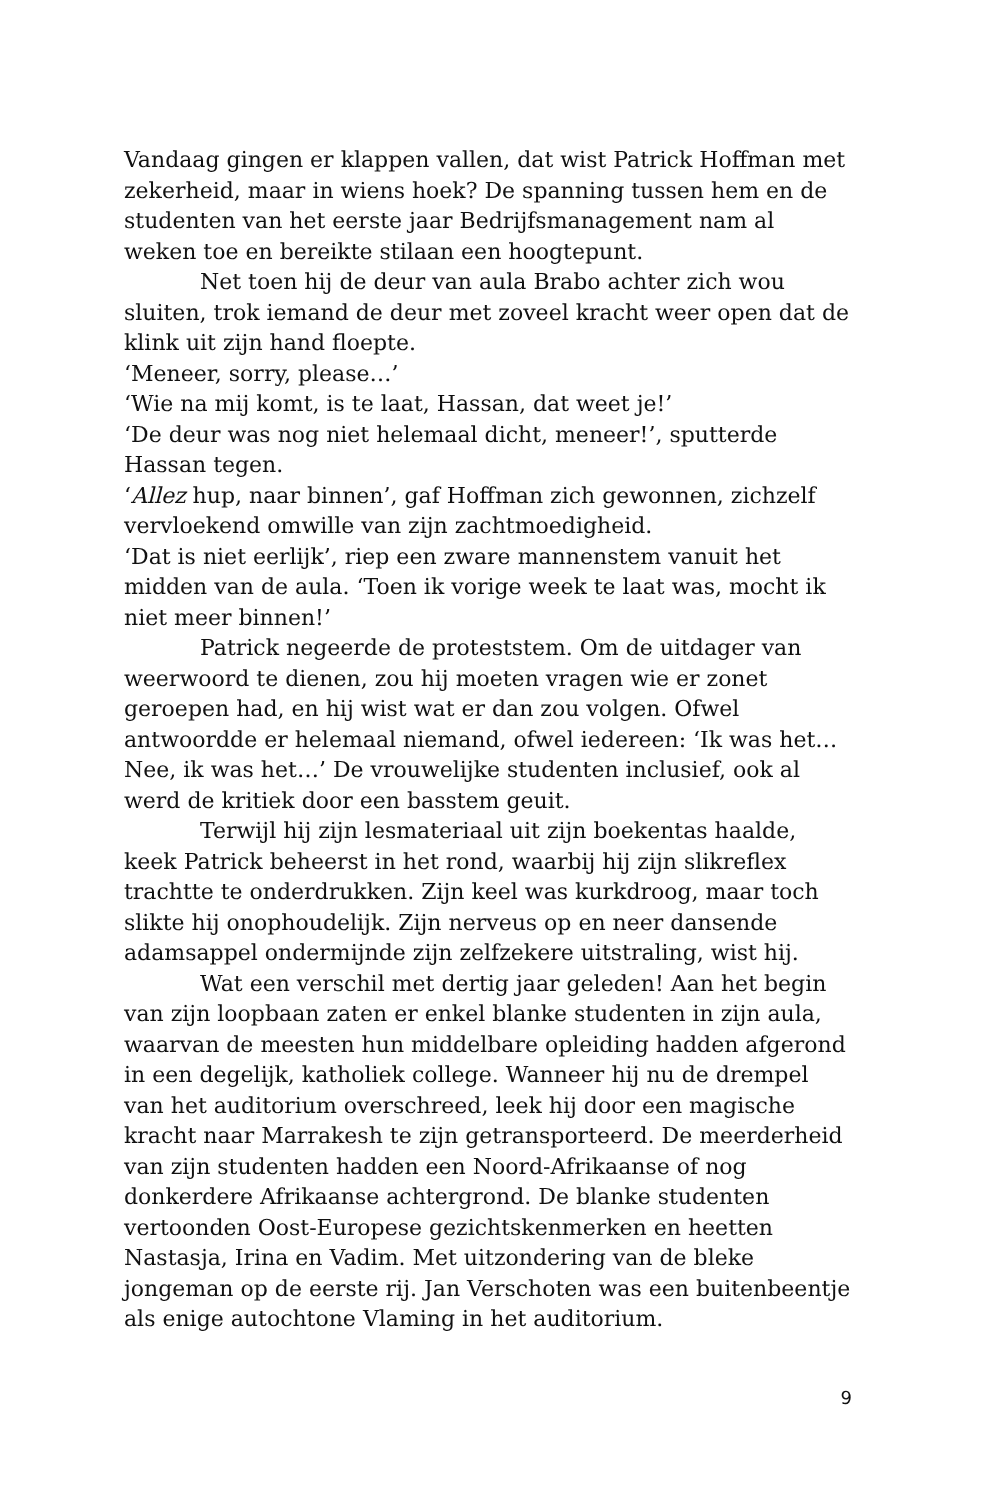Vandaag gingen er klappen vallen, dat wist Patrick Hoffman met zekerheid, maar in wiens hoek? De spanning tussen hem en de studenten van het eerste jaar Bedrijfsmanagement nam al weken toe en bereikte stilaan een hoogtepunt.
Net toen hij de deur van aula Brabo achter zich wou sluiten, trok iemand de deur met zoveel kracht weer open dat de klink uit zijn hand floepte.
‘Meneer, sorry, please…’
‘Wie na mij komt, is te laat, Hassan, dat weet je!’
‘De deur was nog niet helemaal dicht, meneer!’, sputterde Hassan tegen.
‘Allez hup, naar binnen’, gaf Hoffman zich gewonnen, zichzelf vervloekend omwille van zijn zachtmoedigheid.
‘Dat is niet eerlijk’, riep een zware mannenstem vanuit het midden van de aula. ‘Toen ik vorige week te laat was, mocht ik niet meer binnen!’
Patrick negeerde de proteststem. Om de uitdager van weerwoord te dienen, zou hij moeten vragen wie er zonet geroepen had, en hij wist wat er dan zou volgen. Ofwel antwoordde er helemaal niemand, ofwel iedereen: ‘Ik was het… Nee, ik was het…’ De vrouwelijke studenten inclusief, ook al werd de kritiek door een basstem geuit.
Terwijl hij zijn lesmateriaal uit zijn boekentas haalde, keek Patrick beheerst in het rond, waarbij hij zijn slikreflex trachtte te onderdrukken. Zijn keel was kurkdroog, maar toch slikte hij onophoudelijk. Zijn nerveus op en neer dansende adamsappel ondermijnde zijn zelfzekere uitstraling, wist hij.
Wat een verschil met dertig jaar geleden! Aan het begin van zijn loopbaan zaten er enkel blanke studenten in zijn aula, waarvan de meesten hun middelbare opleiding hadden afgerond in een degelijk, katholiek college. Wanneer hij nu de drempel van het auditorium overschreed, leek hij door een magische kracht naar Marrakesh te zijn getransporteerd. De meerderheid van zijn studenten hadden een Noord-Afrikaanse of nog donkerdere Afrikaanse achtergrond. De blanke studenten vertoonden Oost-Europese gezichtskenmerken en heetten Nastasja, Irina en Vadim. Met uitzondering van de bleke jongeman op de eerste rij. Jan Verschoten was een buitenbeentje als enige autochtone Vlaming in het auditorium.
9